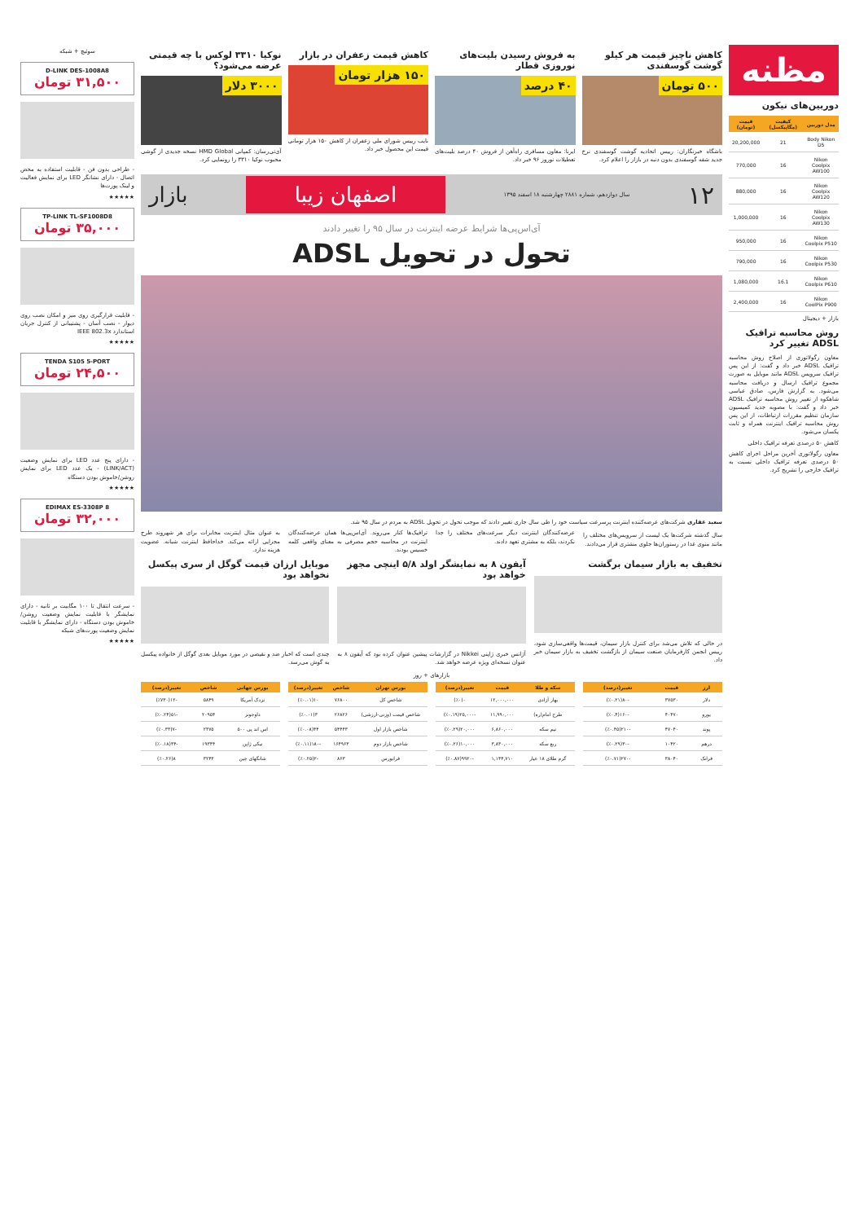مظنه
دوربین‌های نیکون
| مدل دوربین | کیفیت (مگاپیکسل) | قیمت (تومان) |
| --- | --- | --- |
| Body Nikon D5 | 21 | 20,200,000 |
| Nikon Coolpix AW100 | 16 | 770,000 |
| Nikon Coolpix AW120 | 16 | 880,000 |
| Nikon Coolpix AW130 | 16 | 1,000,000 |
| Nikon Coolpix P510 | 16 | 950,000 |
| Nikon Coolpix P530 | 16 | 790,000 |
| Nikon Coolpix P610 | 16.1 | 1,080,000 |
| Nikon CoolPix P900 | 16 | 2,400,000 |
بازار + دیجیتال
روش محاسبه ترافیک ADSL تغییر کرد
معاون رگولاتوری از اصلاح روش محاسبه ترافیک ADSL خبر داد و گفت: از این پس ترافیک سرویس ADSL مانند موبایل به صورت مجموع ترافیک ارسال و دریافت محاسبه می‌شود. به گزارش فارس، صادق عباسی شاهکوه از تغییر روش محاسبه ترافیک ADSL خبر داد و گفت: با مصوبه جدید کمیسیون سازمان تنظیم مقررات ارتباطات، از این پس روش محاسبه ترافیک اینترنت همراه و ثابت یکسان می‌شود.
کاهش ۵۰ درصدی تعرفه ترافیک داخلی
معاون رگولاتوری آخرین مراحل اجرای کاهش ۵۰ درصدی تعرفه ترافیک داخلی نسبت به ترافیک خارجی را تشریح کرد.
کاهش ناچیز قیمت هر کیلو گوشت گوسفندی
۵۰۰ تومان
باشگاه خبرنگاران: رییس اتحادیه گوشت گوسفندی نرخ جدید شقه گوسفندی بدون دنبه در بازار را اعلام کرد.
به فروش رسیدن بلیت‌های نوروزی قطار
۴۰ درصد
ایرنا: معاون مسافری راه‌آهن از فروش ۴۰ درصد بلیت‌های تعطیلات نوروز ۹۶ خبر داد.
کاهش قیمت زعفران در بازار
۱۵۰ هزار تومان
نایب رییس شورای ملی زعفران از کاهش ۱۵۰ هزار تومانی قیمت این محصول خبر داد.
نوکیا ۳۳۱۰ لوکس با چه قیمتی عرضه می‌شود؟
۳۰۰۰ دلار
آی‌تی‌رسان: کمپانی HMD Global نسخه جدیدی از گوشی محبوب نوکیا ۳۳۱۰ را رونمایی کرد.
۱۲ سال دوازدهم، شماره ۲۸۸۱ چهارشنبه ۱۸ اسفند ۱۳۹۵ اصفهان زیبا بازار
آی‌اس‌پی‌ها شرایط عرضه اینترنت در سال ۹۵ را تغییر دادند
تحول در تحویل ADSL
سعید غفاری شرکت‌های عرضه‌کننده اینترنت پرسرعت سیاست خود را طی سال جاری تغییر دادند که موجب تحول در تحویل ADSL به مردم در سال ۹۵ شد.
سال گذشته شرکت‌ها یک لیست از سرویس‌های مختلف را مانند منوی غذا در رستوران‌ها جلوی مشتری قرار می‌دادند.
عرضه‌کنندگان اینترنت دیگر سرعت‌های مختلف را جدا نکردند، بلکه به مشتری تعهد دادند.
ترافیک‌ها کنار می‌روند. آی‌اس‌پی‌ها همان عرضه‌کنندگان اینترنت در محاسبه حجم مصرفی به معنای واقعی کلمه خسیس بودند.
به عنوان مثال اینترنت مخابرات برای هر شهروند طرح مجزایی ارائه می‌کند. خداحافظ اینترنت شبانه. عضویت هزینه ندارد.
تخفیف به بازار سیمان برگشت
در حالی که تلاش می‌شد برای کنترل بازار سیمان، قیمت‌ها واقعی‌سازی شود، رییس انجمن کارفرمایان صنعت سیمان از بازگشت تخفیف به بازار سیمان خبر داد.
آیفون ۸ به نمایشگر اولد ۵/۸ اینچی مجهز خواهد بود
آژانس خبری ژاپنی Nikkei در گزارشات پیشین عنوان کرده بود که آیفون ۸ به عنوان نسخه‌ای ویژه عرضه خواهد شد.
موبایل ارزان قیمت گوگل از سری پیکسل نخواهد بود
چندی است که اخبار ضد و نقیضی در مورد موبایل بعدی گوگل از خانواده پیکسل به گوش می‌رسد.
بازارهای + روز
| ارز | قیمت | تغییر(درصد) |
| --- | --- | --- |
| دلار | ۳۷۵۳۰ | -۸۰(٪۰.۲۱) |
| یورو | ۴۰۴۷۰ | -۱۶۰(٪۰.۴) |
| پوند | ۴۷۰۴۰ | -۲۱۰(٪۰.۴۵) |
| درهم | ۱۰۴۲۰ | -۳۰(٪۰.۲۹) |
| فرانک | ۳۸۰۴۰ | -۲۷۰(٪۰.۷۱) |
| سکه و طلا | قیمت | تغییر(درصد) |
| --- | --- | --- |
| بهار آزادی | ۱۲,۰۰۰,۰۰۰ | ۰(٪۰) |
| طرح امام(ره) | ۱۱,۹۹۰,۰۰۰ | -۲۵,۰۰۰(٪۰.۱۹) |
| نیم سکه | ۶,۸۶۰,۰۰۰ | ۲۰,۰۰۰(٪۰.۲۹) |
| ربع سکه | ۳,۸۳۰,۰۰۰ | ۱۰,۰۰۰(٪۰.۲۶) |
| گرم طلای ۱۸ عیار | ۱,۱۴۴,۷۱۰ | -۹۹۲۰(٪۰.۸۷) |
| بورس تهران | شاخص | تغییر(درصد) |
| --- | --- | --- |
| شاخص کل | ۷۶۸۰۰ | ۱۰(٪۰.۰۱) |
| شاخص قیمت (وزنی-ارزشی) | ۲۶۸۲۶ | ۳(٪۰.۰۱) |
| شاخص بازار اول | ۵۴۴۴۳ | ۴۴(٪۰.۰۸) |
| شاخص بازار دوم | ۱۶۴۹۶۳ | -۱۸۰(٪۰.۱۱) |
| فرابورس | ۸۶۳ | -۲(٪۰.۲۵) |
| بورس جهانی | شاخص | تغییر(درصد) |
| --- | --- | --- |
| نزدک آمریکا | ۵۸۴۹ | -۱۲(٪۷۳۰) |
| داوجونز | ۲۰۹۵۴ | -۵۱(٪۰.۲۴) |
| اس اند پی ۵۰۰ | ۲۳۷۵ | -۷(٪۰.۳۳) |
| نیکی ژاپن | ۱۹۳۴۴ | -۳۴(٪۰.۱۸) |
| شانگهای چین | ۳۲۴۳ | ۸(٪۰.۲۶) |
سوئیچ + شبکه
D-LINK DES-1008A8
۳۱,۵۰۰ تومان
- طراحی بدون فن - قابلیت استفاده به محض اتصال - دارای نشانگر LED برای نمایش فعالیت و لینک پورت‌ها
★★★★★
TP-LINK TL-SF1008D8
۳۵,۰۰۰ تومان
- قابلیت قرارگیری روی میز و امکان نصب روی دیوار - نصب آسان - پشتیبانی از کنترل جریان استاندارد IEEE 802.3x
★★★★★
TENDA S105 5-PORT
۲۴,۵۰۰ تومان
- دارای پنج عدد LED برای نمایش وضعیت (LINK/ACT) - یک عدد LED برای نمایش روشن/خاموش بودن دستگاه
★★★★★
EDIMAX ES-3308P 8
۳۲,۰۰۰ تومان
- سرعت انتقال تا ۱۰۰ مگابیت بر ثانیه - دارای نمایشگر با قابلیت نمایش وضعیت روشن/خاموش بودن دستگاه - دارای نمایشگر با قابلیت نمایش وضعیت پورت‌های شبکه
★★★★★